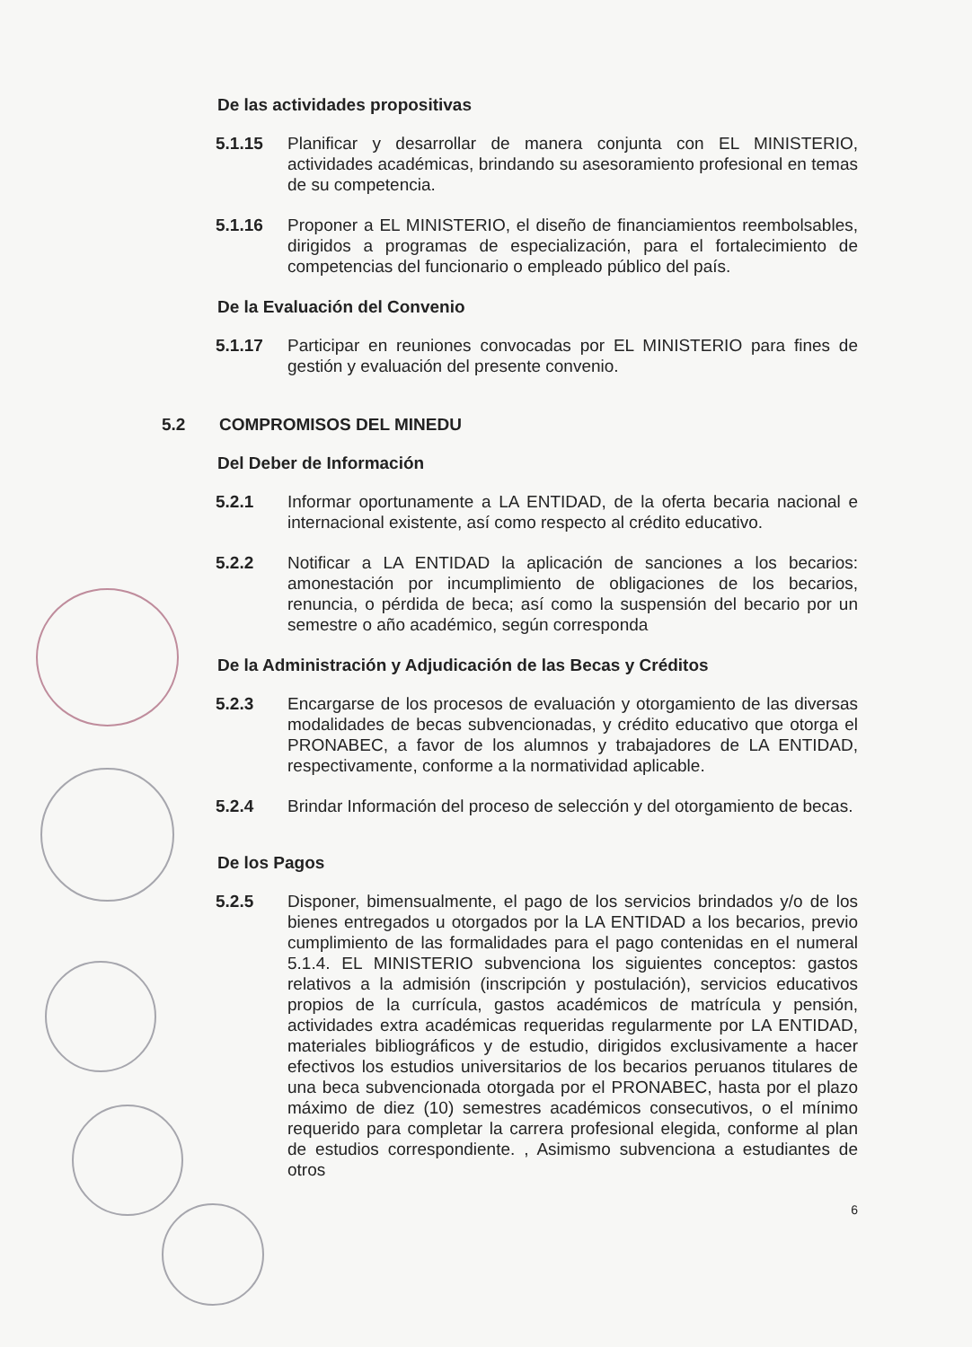De las actividades propositivas
5.1.15 Planificar y desarrollar de manera conjunta con EL MINISTERIO, actividades académicas, brindando su asesoramiento profesional en temas de su competencia.
5.1.16 Proponer a EL MINISTERIO, el diseño de financiamientos reembolsables, dirigidos a programas de especialización, para el fortalecimiento de competencias del funcionario o empleado público del país.
De la Evaluación del Convenio
5.1.17 Participar en reuniones convocadas por EL MINISTERIO para fines de gestión y evaluación del presente convenio.
5.2 COMPROMISOS DEL MINEDU
Del Deber de Información
5.2.1 Informar oportunamente a LA ENTIDAD, de la oferta becaria nacional e internacional existente, así como respecto al crédito educativo.
5.2.2 Notificar a LA ENTIDAD la aplicación de sanciones a los becarios: amonestación por incumplimiento de obligaciones de los becarios, renuncia, o pérdida de beca; así como la suspensión del becario por un semestre o año académico, según corresponda
De la Administración y Adjudicación de las Becas y Créditos
5.2.3 Encargarse de los procesos de evaluación y otorgamiento de las diversas modalidades de becas subvencionadas, y crédito educativo que otorga el PRONABEC, a favor de los alumnos y trabajadores de LA ENTIDAD, respectivamente, conforme a la normatividad aplicable.
5.2.4 Brindar Información del proceso de selección y del otorgamiento de becas.
De los Pagos
5.2.5 Disponer, bimensualmente, el pago de los servicios brindados y/o de los bienes entregados u otorgados por la LA ENTIDAD a los becarios, previo cumplimiento de las formalidades para el pago contenidas en el numeral 5.1.4. EL MINISTERIO subvenciona los siguientes conceptos: gastos relativos a la admisión (inscripción y postulación), servicios educativos propios de la currícula, gastos académicos de matrícula y pensión, actividades extra académicas requeridas regularmente por LA ENTIDAD, materiales bibliográficos y de estudio, dirigidos exclusivamente a hacer efectivos los estudios universitarios de los becarios peruanos titulares de una beca subvencionada otorgada por el PRONABEC, hasta por el plazo máximo de diez (10) semestres académicos consecutivos, o el mínimo requerido para completar la carrera profesional elegida, conforme al plan de estudios correspondiente. , Asimismo subvenciona a estudiantes de otros
6